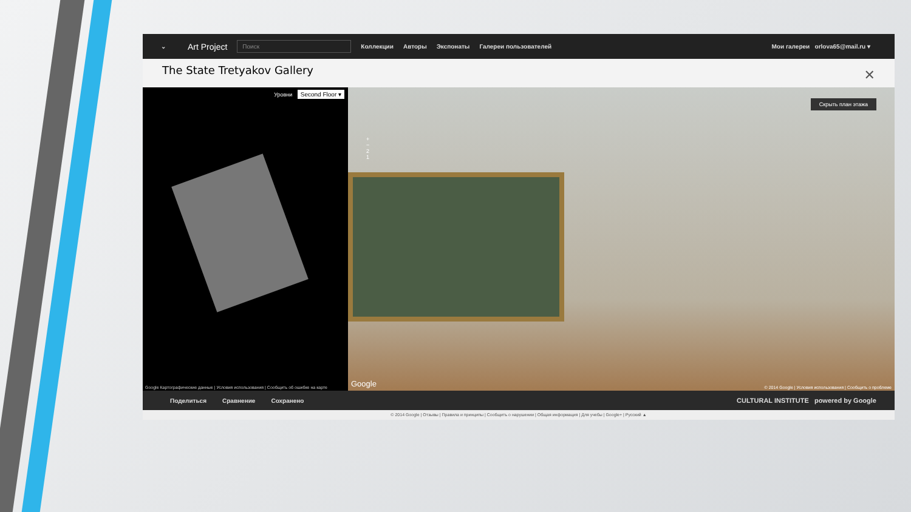⌄ Art Project Поиск Коллекции Авторы Экспонаты Галереи пользователей Мои галереи orlova65@mail.ru ▾
The State Tretyakov Gallery ✕
Уровни Second Floor ▾
Google Картографические данные | Условия использования | Сообщить об ошибке на карте
Скрыть план этажа
+
−
2
1
Google
© 2014 Google | Условия использования | Сообщить о проблеме
Поделиться Сравнение Сохранено CULTURAL INSTITUTE powered by Google
© 2014 Google | Отзывы | Правила и принципы | Сообщить о нарушении | Общая информация | Для учебы | Google+ | Русский ▲